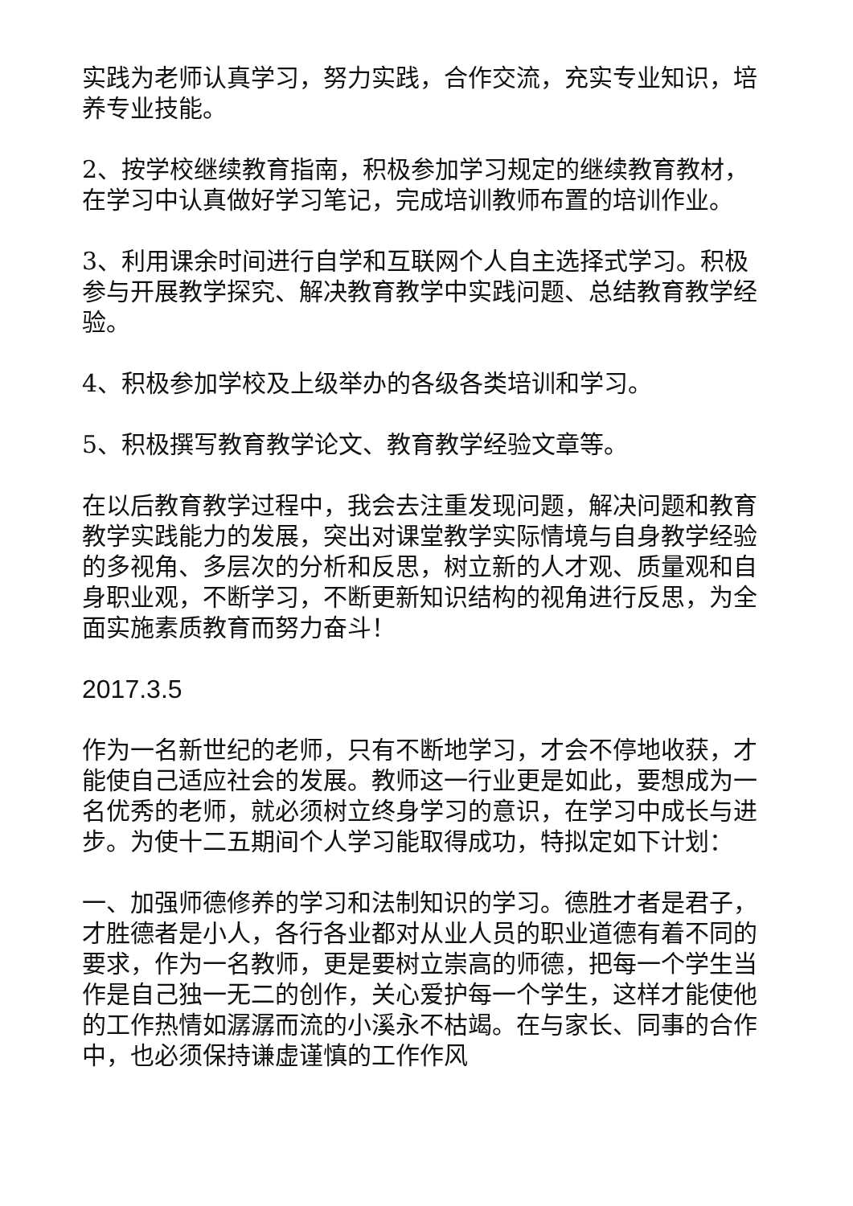实践为老师认真学习，努力实践，合作交流，充实专业知识，培养专业技能。
2、按学校继续教育指南，积极参加学习规定的继续教育教材，在学习中认真做好学习笔记，完成培训教师布置的培训作业。
3、利用课余时间进行自学和互联网个人自主选择式学习。积极参与开展教学探究、解决教育教学中实践问题、总结教育教学经验。
4、积极参加学校及上级举办的各级各类培训和学习。
5、积极撰写教育教学论文、教育教学经验文章等。
在以后教育教学过程中，我会去注重发现问题，解决问题和教育教学实践能力的发展，突出对课堂教学实际情境与自身教学经验的多视角、多层次的分析和反思，树立新的人才观、质量观和自身职业观，不断学习，不断更新知识结构的视角进行反思，为全面实施素质教育而努力奋斗！
2017.3.5
作为一名新世纪的老师，只有不断地学习，才会不停地收获，才能使自己适应社会的发展。教师这一行业更是如此，要想成为一名优秀的老师，就必须树立终身学习的意识，在学习中成长与进步。为使十二五期间个人学习能取得成功，特拟定如下计划：
一、加强师德修养的学习和法制知识的学习。德胜才者是君子，才胜德者是小人，各行各业都对从业人员的职业道德有着不同的要求，作为一名教师，更是要树立崇高的师德，把每一个学生当作是自己独一无二的创作，关心爱护每一个学生，这样才能使他的工作热情如潺潺而流的小溪永不枯竭。在与家长、同事的合作中，也必须保持谦虚谨慎的工作作风